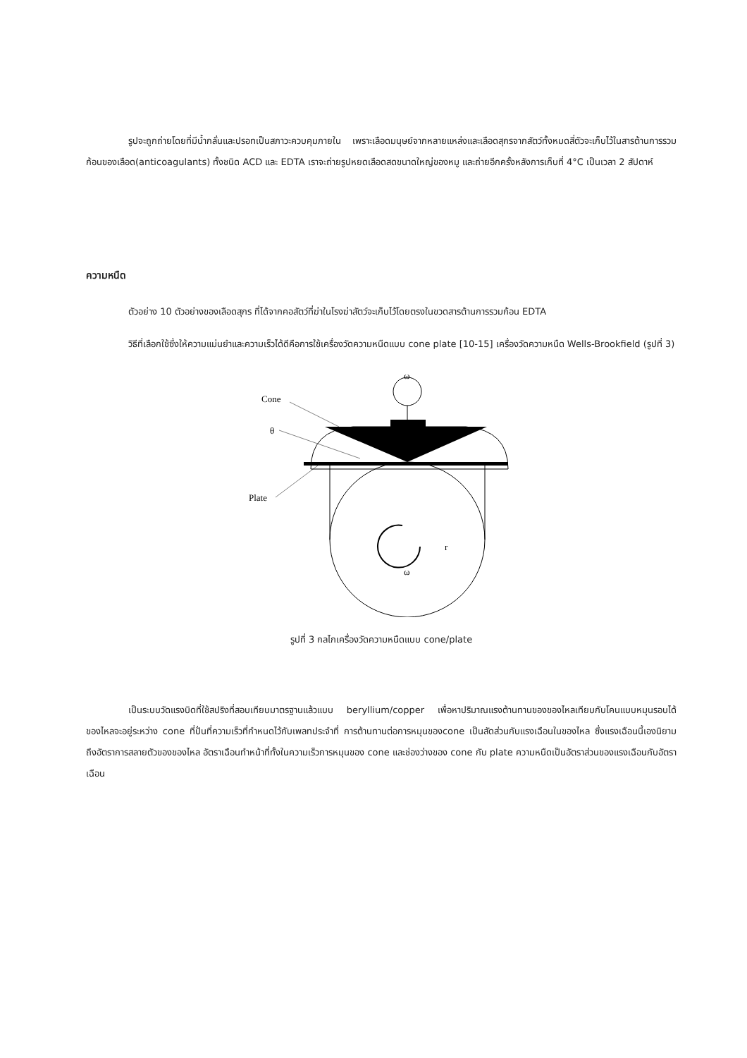รูปจะถูกถ่ายโดยที่มีน้ำกลั่นและปรอทเป็นสภาวะควบคุมภายใน เพราะเลือดมนุษย์จากหลายแหล่งและเลือดสุกรจากสัตว์ทั้งหมดสี่ตัวจะเก็บไว้ในสารต้านการรวมก้อนของเลือด(anticoagulants) ทั้งชนิด ACD และ EDTA เราจะถ่ายรูปหยดเลือดสดขนาดใหญ่ของหมู และถ่ายอีกครั้งหลังการเก็บที่ 4°C เป็นเวลา 2 สัปดาห์
ความหนืด
ตัวอย่าง 10 ตัวอย่างของเลือดสุกร ที่ได้จากคอสัตว์ที่ฆ่าในโรงฆ่าสัตว์จะเก็บไว้โดยตรงในขวดสารต้านการรวมก้อน EDTA
วิธีที่เลือกใช้ซึ่งให้ความแม่นยำและความเร็วได้ดีคือการใช้เครื่องวัดความหนืดแบบ cone plate [10-15] เครื่องวัดความหนืด Wells-Brookfield (รูปที่ 3)
ω
Cone
θ
Plate
r
ω
รูปที่ 3 กลไกเครื่องวัดความหนืดแบบ cone/plate
เป็นระบบวัดแรงบิดที่ใช้สปริงที่สอบเทียบมาตรฐานแล้วแบบ beryllium/copper เพื่อหาปริมาณแรงต้านทานของของไหลเทียบกับโคนแบบหมุนรอบได้ ของไหลจะอยู่ระหว่าง cone ที่ปั่นที่ความเร็วที่กำหนดไว้กับเพลทประจำที่ การต้านทานต่อการหมุนของcone เป็นสัดส่วนกับแรงเฉือนในของไหล ซึ่งแรงเฉือนนี้เองนิยามถึงอัตราการสลายตัวของของไหล อัตราเฉือนทำหน้าที่ทั้งในความเร็วการหมุนของ cone และช่องว่างของ cone กับ plate ความหนืดเป็นอัตราส่วนของแรงเฉือนกับอัตราเฉือน